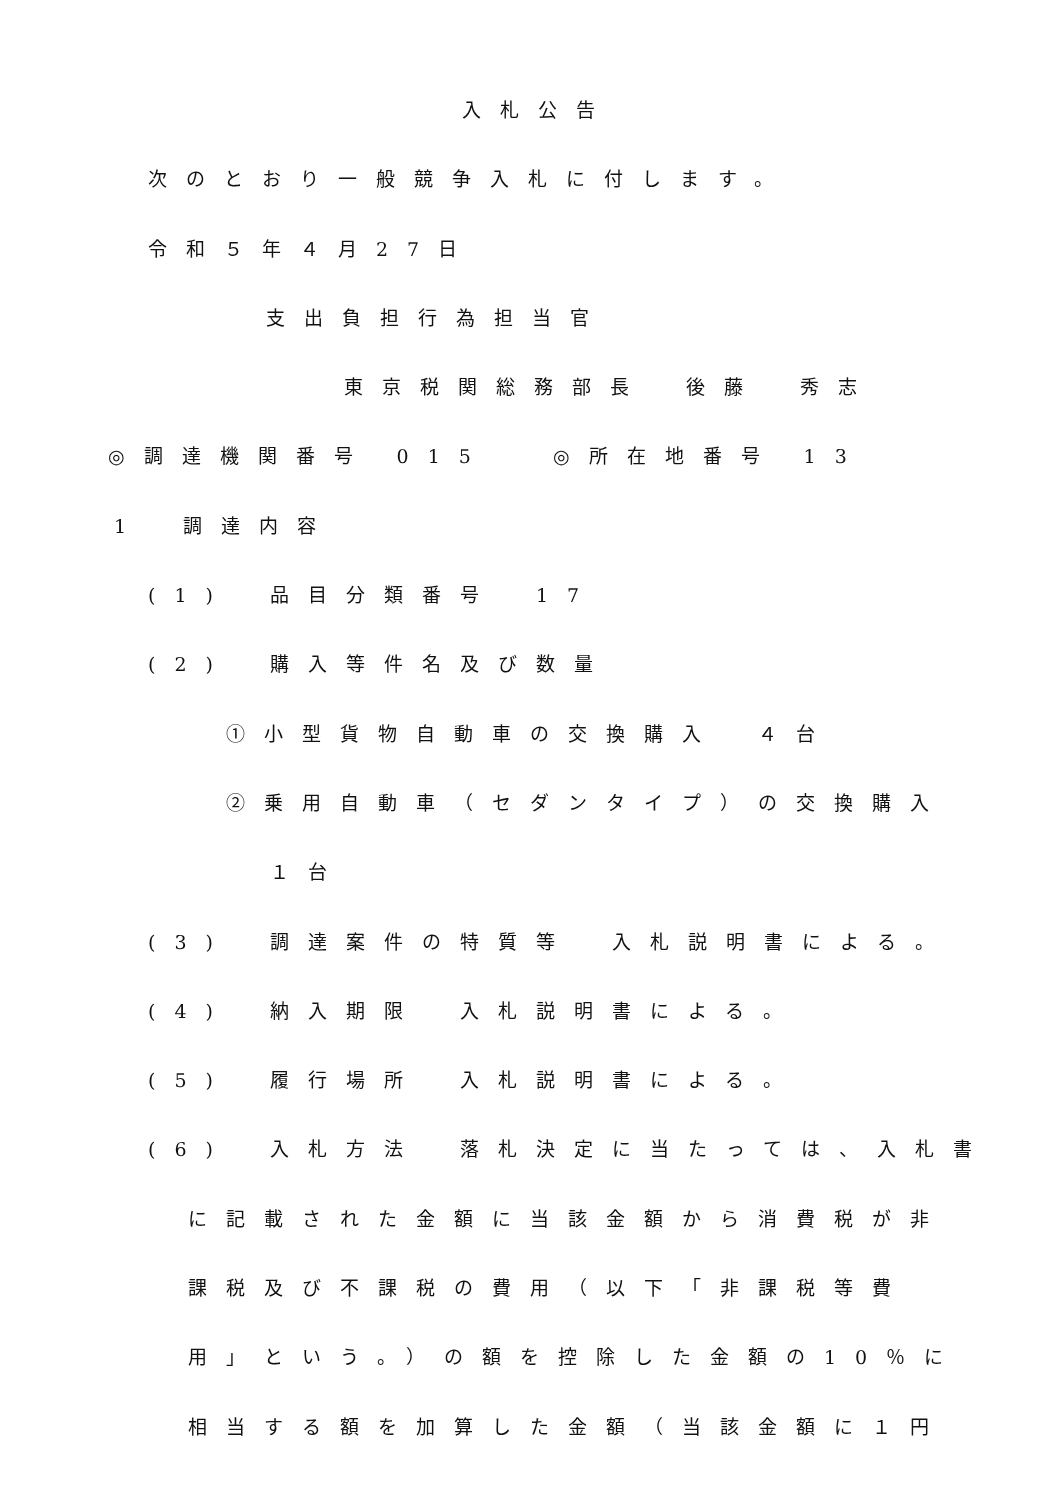入札公告
次のとおり一般競争入札に付します。
令和５年４月27日
支出負担行為担当官
東京税関総務部長　後藤　秀志
◎調達機関番号 015　 ◎所在地番号 13
1　調達内容
(1)　品目分類番号　17
(2)　購入等件名及び数量
①小型貨物自動車の交換購入　４台
②乗用自動車（セダンタイプ）の交換購入
１台
(3)　調達案件の特質等　入札説明書による。
(4)　納入期限　入札説明書による。
(5)　履行場所　入札説明書による。
(6)　入札方法　落札決定に当たっては、入札書
に記載された金額に当該金額から消費税が非
課税及び不課税の費用（以下「非課税等費
用」という。）の額を控除した金額の10％に
相当する額を加算した金額（当該金額に１円